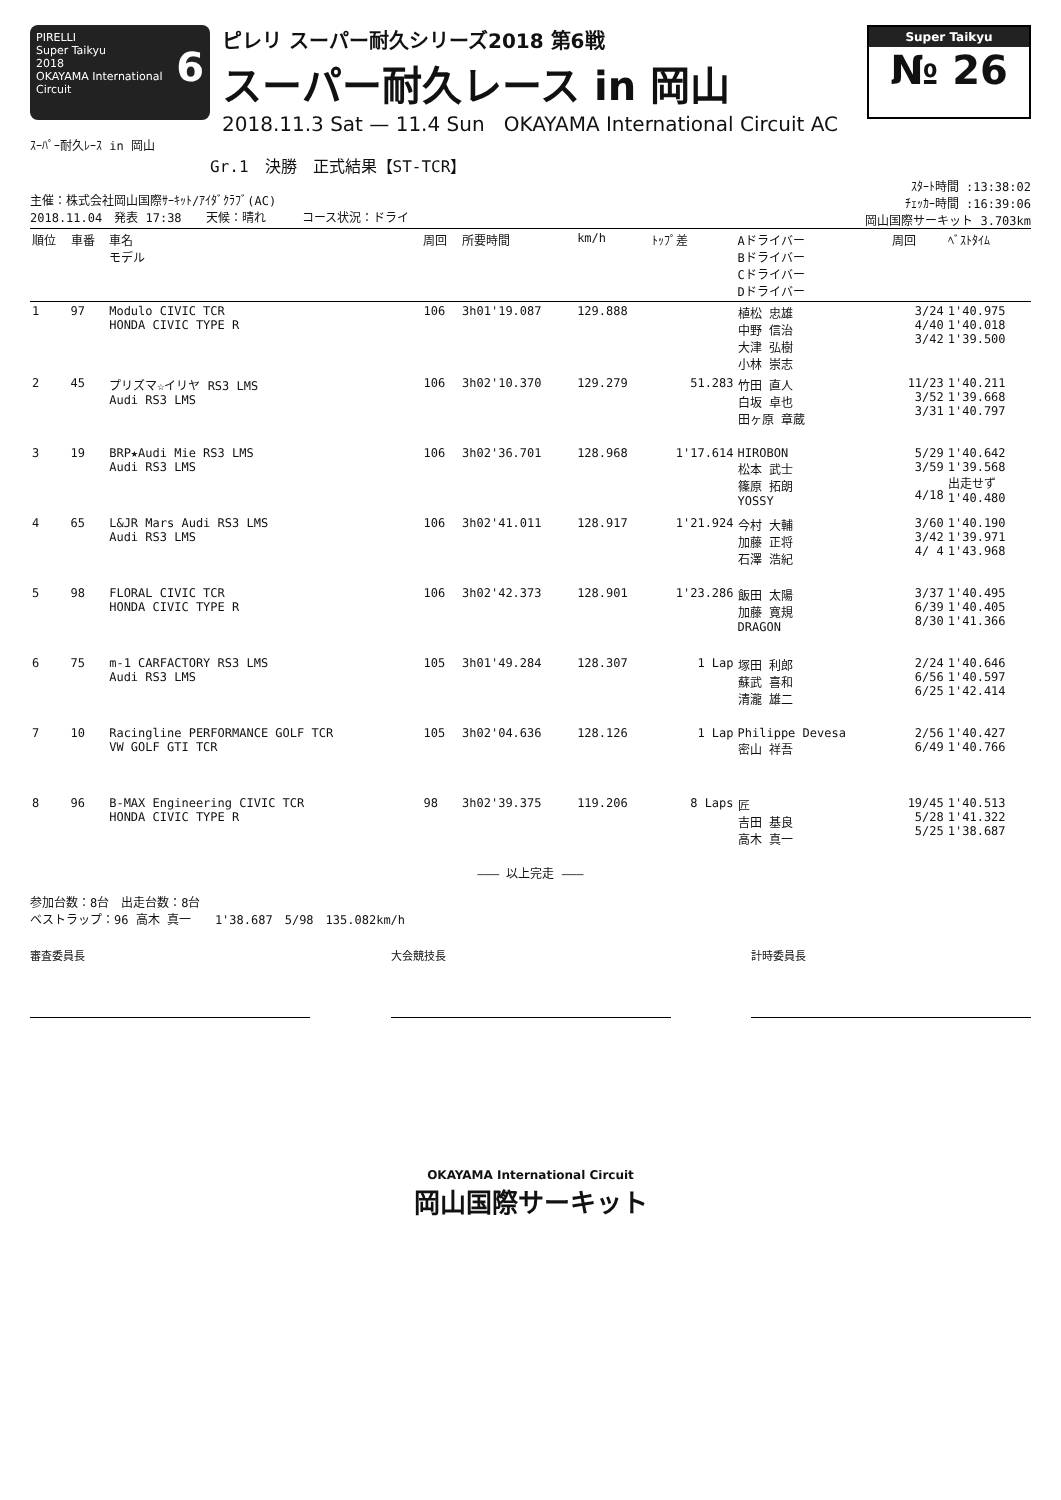PIRELLI
Super Taikyu 6
2018
OKAYAMA International Circuit
ピレリ スーパー耐久シリーズ2018 第6戦
スーパー耐久レース in 岡山
2018.11.3 Sat — 11.4 Sun OKAYAMA International Circuit AC
Super Taikyu
№ 26
ｽｰﾊﾟｰ耐久ﾚｰｽ in 岡山
Gr.1　決勝　正式結果【ST-TCR】
主催：株式会社岡山国際ｻｰｷｯﾄ/ｱｲﾀﾞｸﾗﾌﾞ(AC)
2018.11.04　発表 17:38　　天候：晴れ　　　コース状況：ドライ
ｽﾀｰﾄ時間 :13:38:02
ﾁｪｯｶｰ時間 :16:39:06
岡山国際サーキット 3.703km
| 順位 | 車番 | 車名 モデル | 周回 | 所要時間 | km/h | ﾄｯﾌﾟ差 | Aドライバー Bドライバー Cドライバー Dドライバー | 周回 | ﾍﾞｽﾄﾀｲﾑ |
| --- | --- | --- | --- | --- | --- | --- | --- | --- | --- |
| 1 | 97 | Modulo CIVIC TCR HONDA CIVIC TYPE R | 106 | 3h01'19.087 | 129.888 | | 植松 忠雄 中野 信治 大津 弘樹 小林 崇志 | 3/24 4/40 3/42 | 1'40.975 1'40.018 1'39.500 |
| 2 | 45 | プリズマ☆イリヤ RS3 LMS Audi RS3 LMS | 106 | 3h02'10.370 | 129.279 | 51.283 | 竹田 直人 白坂 卓也 田ヶ原 章蔵 | 11/23 3/52 3/31 | 1'40.211 1'39.668 1'40.797 |
| 3 | 19 | BRP★Audi Mie RS3 LMS Audi RS3 LMS | 106 | 3h02'36.701 | 128.968 | 1'17.614 | HIROBON 松本 武士 篠原 拓朗 YOSSY | 5/29 3/59 4/18 | 1'40.642 1'39.568 出走せず 1'40.480 |
| 4 | 65 | L&JR Mars Audi RS3 LMS Audi RS3 LMS | 106 | 3h02'41.011 | 128.917 | 1'21.924 | 今村 大輔 加藤 正将 石澤 浩紀 | 3/60 3/42 4/ 4 | 1'40.190 1'39.971 1'43.968 |
| 5 | 98 | FLORAL CIVIC TCR HONDA CIVIC TYPE R | 106 | 3h02'42.373 | 128.901 | 1'23.286 | 飯田 太陽 加藤 寛規 DRAGON | 3/37 6/39 8/30 | 1'40.495 1'40.405 1'41.366 |
| 6 | 75 | m-1 CARFACTORY RS3 LMS Audi RS3 LMS | 105 | 3h01'49.284 | 128.307 | 1 Lap | 塚田 利郎 蘇武 喜和 清瀧 雄二 | 2/24 6/56 6/25 | 1'40.646 1'40.597 1'42.414 |
| 7 | 10 | Racingline PERFORMANCE GOLF TCR VW GOLF GTI TCR | 105 | 3h02'04.636 | 128.126 | 1 Lap | Philippe Devesa 密山 祥吾 | 2/56 6/49 | 1'40.427 1'40.766 |
| 8 | 96 | B-MAX Engineering CIVIC TCR HONDA CIVIC TYPE R | 98 | 3h02'39.375 | 119.206 | 8 Laps | 匠 吉田 基良 高木 真一 | 19/45 5/28 5/25 | 1'40.513 1'41.322 1'38.687 |
——— 以上完走 ———
参加台数：8台　出走台数：8台
ベストラップ：96 高木 真一　　1'38.687　5/98　135.082km/h
審査委員長 大会競技長 計時委員長
OKAYAMA International Circuit
岡山国際サーキット